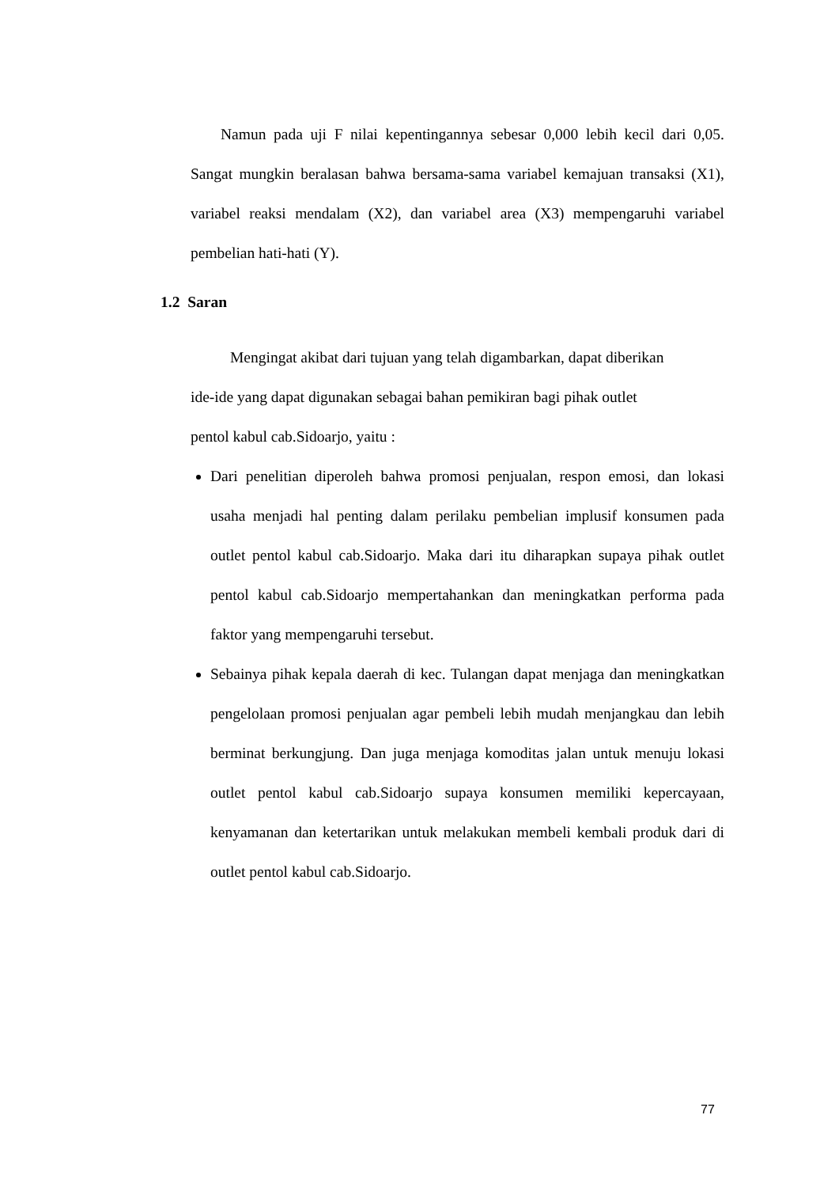Namun pada uji F nilai kepentingannya sebesar 0,000 lebih kecil dari 0,05. Sangat mungkin beralasan bahwa bersama-sama variabel kemajuan transaksi (X1), variabel reaksi mendalam (X2), dan variabel area (X3) mempengaruhi variabel pembelian hati-hati (Y).
1.2 Saran
Mengingat akibat dari tujuan yang telah digambarkan, dapat diberikan
ide-ide yang dapat digunakan sebagai bahan pemikiran bagi pihak outlet
pentol kabul cab.Sidoarjo, yaitu :
Dari penelitian diperoleh bahwa promosi penjualan, respon emosi, dan lokasi usaha menjadi hal penting dalam perilaku pembelian implusif konsumen pada outlet pentol kabul cab.Sidoarjo. Maka dari itu diharapkan supaya pihak outlet pentol kabul cab.Sidoarjo mempertahankan dan meningkatkan performa pada faktor yang mempengaruhi tersebut.
Sebainya pihak kepala daerah di kec. Tulangan dapat menjaga dan meningkatkan pengelolaan promosi penjualan agar pembeli lebih mudah menjangkau dan lebih berminat berkungjung. Dan juga menjaga komoditas jalan untuk menuju lokasi outlet pentol kabul cab.Sidoarjo supaya konsumen memiliki kepercayaan, kenyamanan dan ketertarikan untuk melakukan membeli kembali produk dari di outlet pentol kabul cab.Sidoarjo.
77